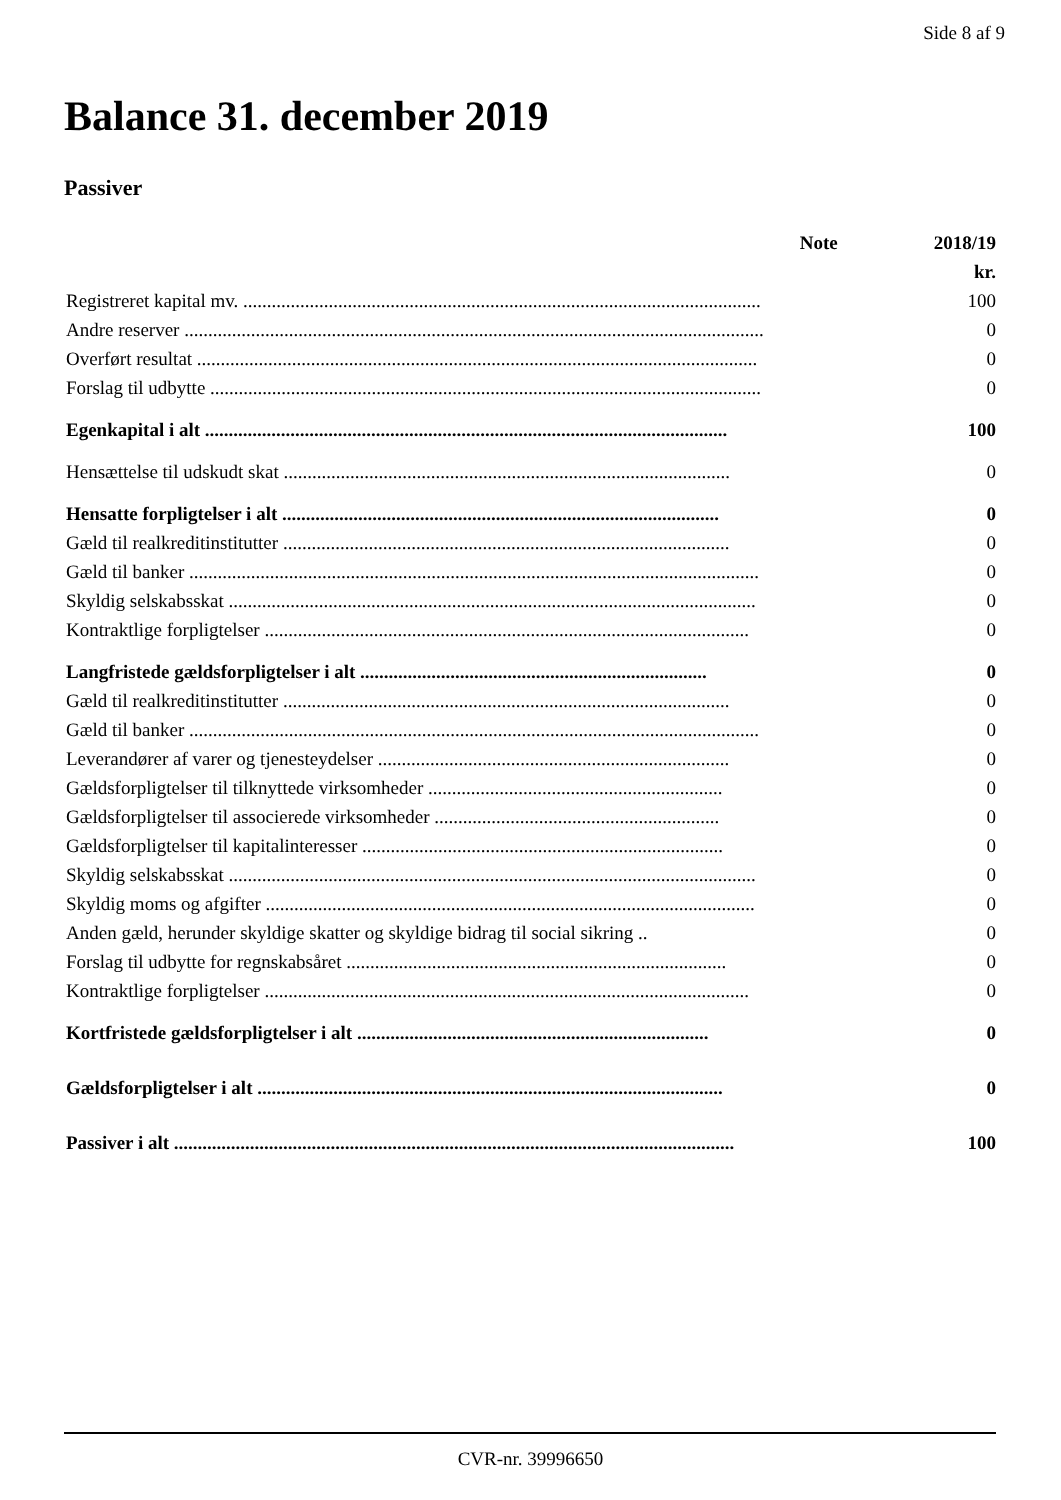Side 8 af 9
Balance 31. december 2019
Passiver
| | Note | 2018/19 |
| --- | --- | --- |
| | | kr. |
| Registreret kapital mv. ............................................................................................................. | | 100 |
| Andre reserver .......................................................................................................................... | | 0 |
| Overført resultat ...................................................................................................................... | | 0 |
| Forslag til udbytte .................................................................................................................... | | 0 |
| Egenkapital i alt .............................................................................................................. | | 100 |
| Hensættelse til udskudt skat .............................................................................................. | | 0 |
| Hensatte forpligtelser i alt ............................................................................................ | | 0 |
| Gæld til realkreditinstitutter .............................................................................................. | | 0 |
| Gæld til banker ........................................................................................................................ | | 0 |
| Skyldig selskabsskat ............................................................................................................... | | 0 |
| Kontraktlige forpligtelser ...................................................................................................... | | 0 |
| Langfristede gældsforpligtelser i alt ......................................................................... | | 0 |
| Gæld til realkreditinstitutter .............................................................................................. | | 0 |
| Gæld til banker ........................................................................................................................ | | 0 |
| Leverandører af varer og tjenesteydelser .......................................................................... | | 0 |
| Gældsforpligtelser til tilknyttede virksomheder .............................................................. | | 0 |
| Gældsforpligtelser til associerede virksomheder ............................................................ | | 0 |
| Gældsforpligtelser til kapitalinteresser ............................................................................ | | 0 |
| Skyldig selskabsskat ............................................................................................................... | | 0 |
| Skyldig moms og afgifter ....................................................................................................... | | 0 |
| Anden gæld, herunder skyldige skatter og skyldige bidrag til social sikring .. | | 0 |
| Forslag til udbytte for regnskabsåret ................................................................................ | | 0 |
| Kontraktlige forpligtelser ...................................................................................................... | | 0 |
| Kortfristede gældsforpligtelser i alt .......................................................................... | | 0 |
| Gældsforpligtelser i alt .................................................................................................. | | 0 |
| Passiver i alt ...................................................................................................................... | | 100 |
CVR-nr. 39996650